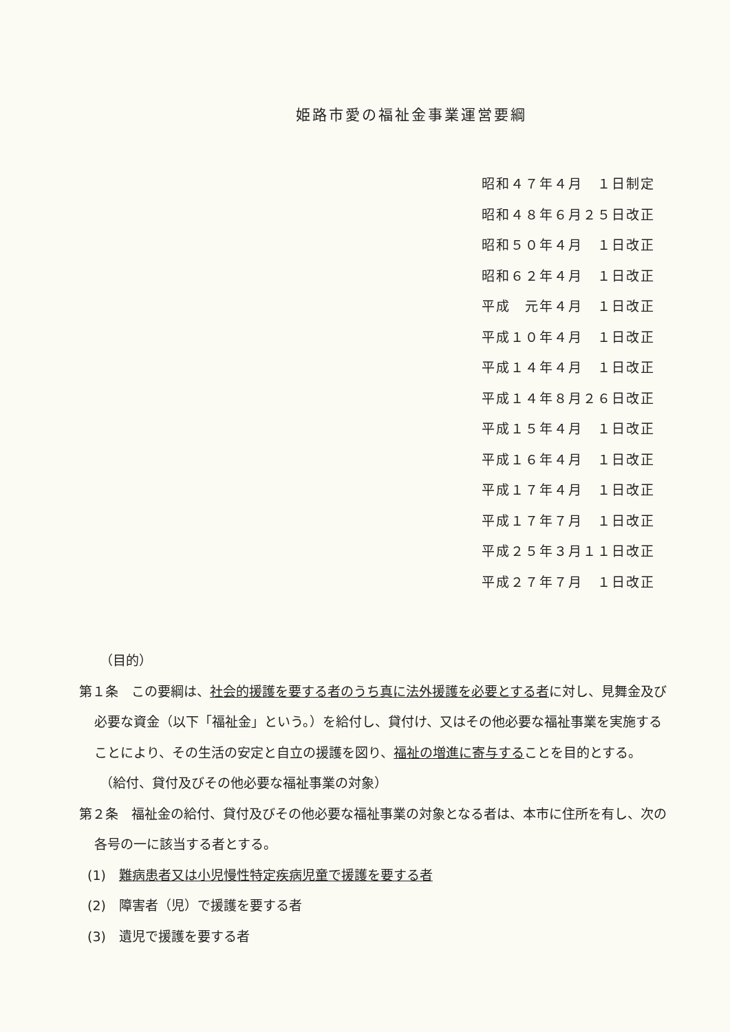姫路市愛の福祉金事業運営要綱
昭和４７年４月　１日制定 昭和４８年６月２５日改正 昭和５０年４月　１日改正 昭和６２年４月　１日改正 平成　元年４月　１日改正 平成１０年４月　１日改正 平成１４年４月　１日改正 平成１４年８月２６日改正 平成１５年４月　１日改正 平成１６年４月　１日改正 平成１７年４月　１日改正 平成１７年７月　１日改正 平成２５年３月１１日改正 平成２７年７月　１日改正
（目的）
第１条　この要綱は、社会的援護を要する者のうち真に法外援護を必要とする者に対し、見舞金及び必要な資金（以下「福祉金」という。）を給付し、貸付け、又はその他必要な福祉事業を実施することにより、その生活の安定と自立の援護を図り、福祉の増進に寄与することを目的とする。
（給付、貸付及びその他必要な福祉事業の対象）
第２条　福祉金の給付、貸付及びその他必要な福祉事業の対象となる者は、本市に住所を有し、次の各号の一に該当する者とする。
(1)　難病患者又は小児慢性特定疾病児童で援護を要する者
(2)　障害者（児）で援護を要する者
(3)　遺児で援護を要する者